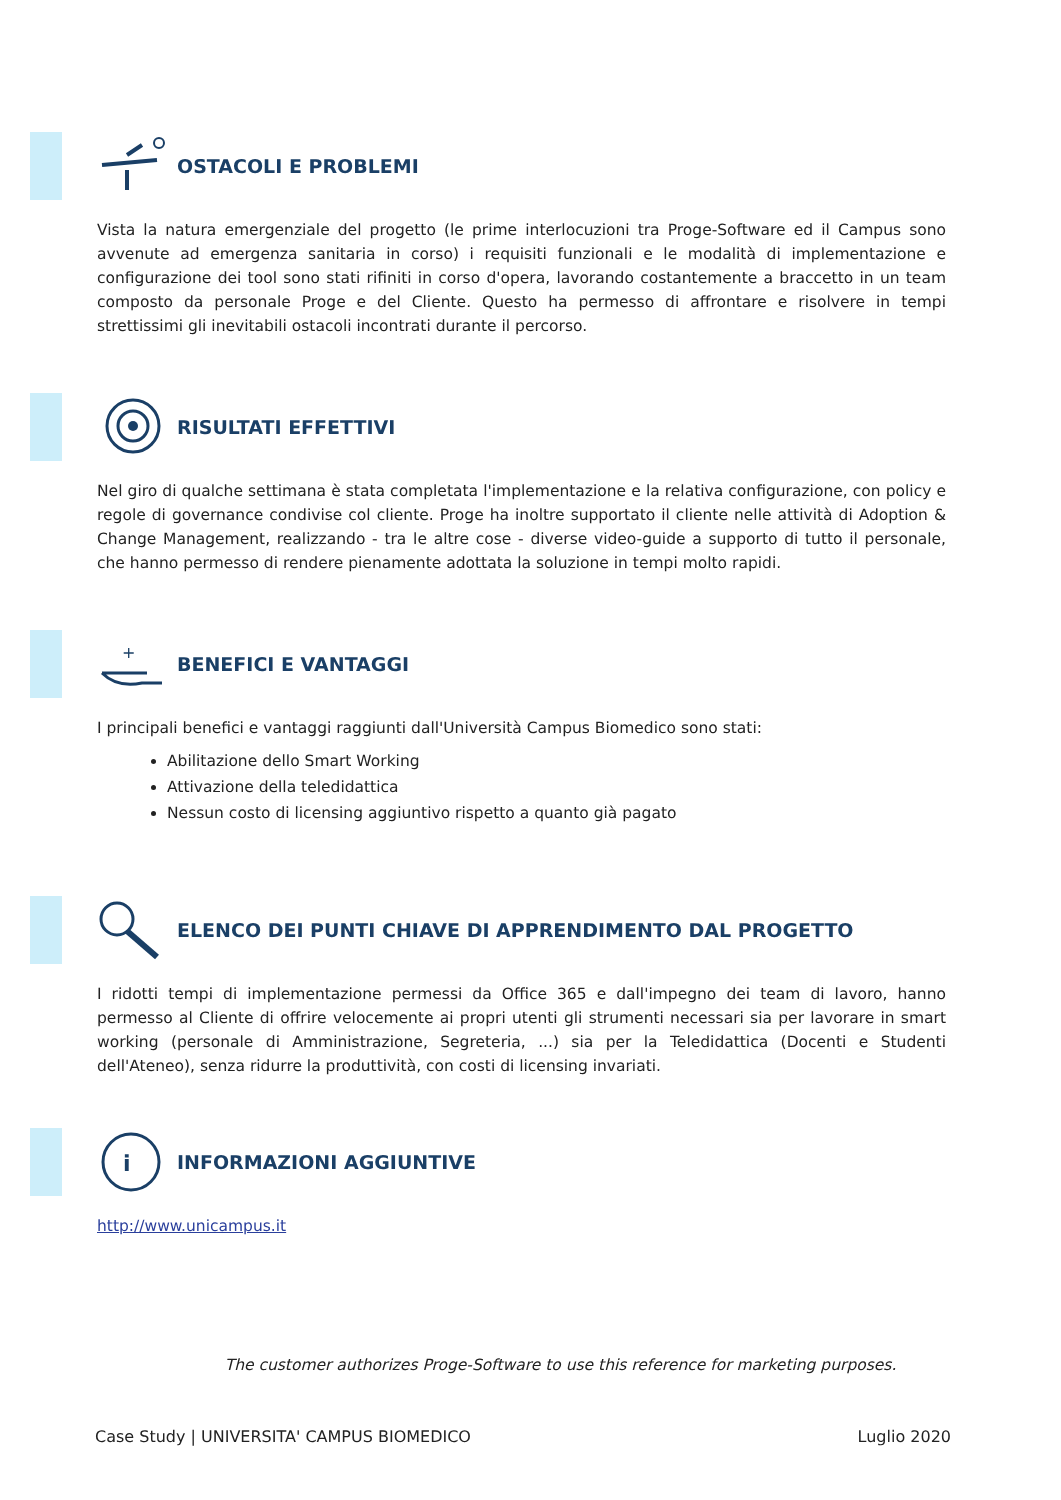OSTACOLI E PROBLEMI
Vista la natura emergenziale del progetto (le prime interlocuzioni tra Proge-Software ed il Campus sono avvenute ad emergenza sanitaria in corso) i requisiti funzionali e le modalità di implementazione e configurazione dei tool sono stati rifiniti in corso d'opera, lavorando costantemente a braccetto in un team composto da personale Proge e del Cliente. Questo ha permesso di affrontare e risolvere in tempi strettissimi gli inevitabili ostacoli incontrati durante il percorso.
RISULTATI EFFETTIVI
Nel giro di qualche settimana è stata completata l'implementazione e la relativa configurazione, con policy e regole di governance condivise col cliente. Proge ha inoltre supportato il cliente nelle attività di Adoption & Change Management, realizzando - tra le altre cose - diverse video-guide a supporto di tutto il personale, che hanno permesso di rendere pienamente adottata la soluzione in tempi molto rapidi.
+
BENEFICI E VANTAGGI
I principali benefici e vantaggi raggiunti dall'Università Campus Biomedico sono stati:
Abilitazione dello Smart Working
Attivazione della teledidattica
Nessun costo di licensing aggiuntivo rispetto a quanto già pagato
ELENCO DEI PUNTI CHIAVE DI APPRENDIMENTO DAL PROGETTO
I ridotti tempi di implementazione permessi da Office 365 e dall'impegno dei team di lavoro, hanno permesso al Cliente di offrire velocemente ai propri utenti gli strumenti necessari sia per lavorare in smart working (personale di Amministrazione, Segreteria, ...) sia per la Teledidattica (Docenti e Studenti dell'Ateneo), senza ridurre la produttività, con costi di licensing invariati.
i
INFORMAZIONI AGGIUNTIVE
http://www.unicampus.it
The customer authorizes Proge-Software to use this reference for marketing purposes.
Case Study | UNIVERSITA' CAMPUS BIOMEDICO Luglio 2020